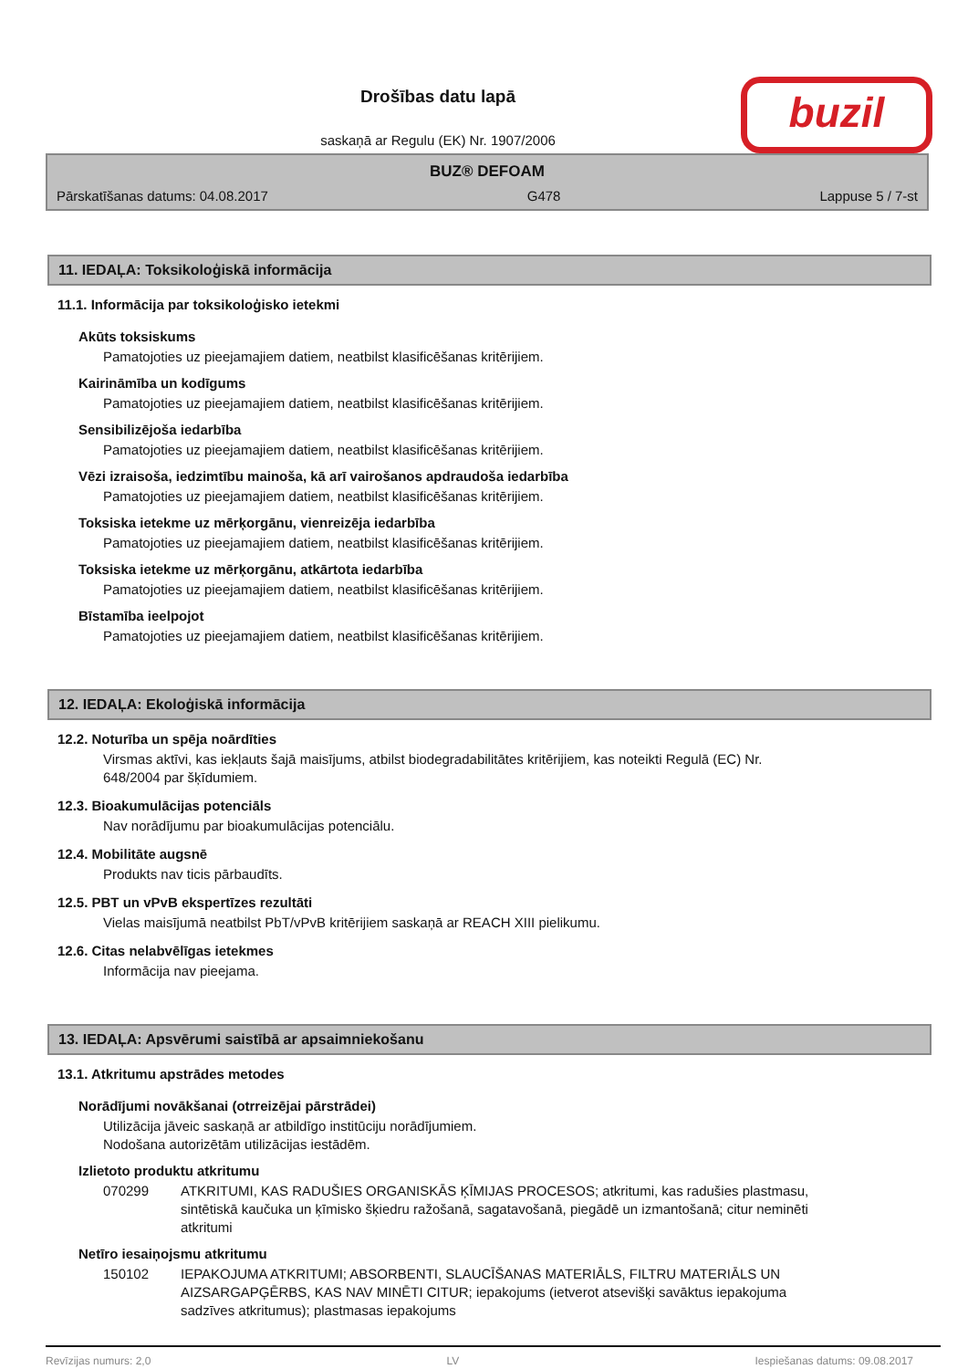Drošības datu lapā
saskaņā ar Regulu (EK) Nr. 1907/2006
buzil
BUZ® DEFOAM
Pārskatīšanas datums: 04.08.2017 G478 Lappuse 5 / 7-st
11. IEDAĻA: Toksikoloģiskā informācija
11.1. Informācija par toksikoloģisko ietekmi
Akūts toksiskums
Pamatojoties uz pieejamajiem datiem, neatbilst klasificēšanas kritērijiem.
Kairināmība un kodīgums
Pamatojoties uz pieejamajiem datiem, neatbilst klasificēšanas kritērijiem.
Sensibilizējoša iedarbība
Pamatojoties uz pieejamajiem datiem, neatbilst klasificēšanas kritērijiem.
Vēzi izraisoša, iedzimtību mainoša, kā arī vairošanos apdraudoša iedarbība
Pamatojoties uz pieejamajiem datiem, neatbilst klasificēšanas kritērijiem.
Toksiska ietekme uz mērķorgānu, vienreizēja iedarbība
Pamatojoties uz pieejamajiem datiem, neatbilst klasificēšanas kritērijiem.
Toksiska ietekme uz mērķorgānu, atkārtota iedarbība
Pamatojoties uz pieejamajiem datiem, neatbilst klasificēšanas kritērijiem.
Bīstamība ieelpojot
Pamatojoties uz pieejamajiem datiem, neatbilst klasificēšanas kritērijiem.
12. IEDAĻA: Ekoloģiskā informācija
12.2. Noturība un spēja noārdīties
Virsmas aktīvi, kas iekļauts šajā maisījums, atbilst biodegradabilitātes kritērijiem, kas noteikti Regulā (EC) Nr. 648/2004 par šķīdumiem.
12.3. Bioakumulācijas potenciāls
Nav norādījumu par bioakumulācijas potenciālu.
12.4. Mobilitāte augsnē
Produkts nav ticis pārbaudīts.
12.5. PBT un vPvB ekspertīzes rezultāti
Vielas maisījumā neatbilst PbT/vPvB kritērijiem saskaņā ar REACH XIII pielikumu.
12.6. Citas nelabvēlīgas ietekmes
Informācija nav pieejama.
13. IEDAĻA: Apsvērumi saistībā ar apsaimniekošanu
13.1. Atkritumu apstrādes metodes
Norādījumi novākšanai (otrreizējai pārstrādei)
Utilizācija jāveic saskaņā ar atbildīgo institūciju norādījumiem.
Nodošana autorizētām utilizācijas iestādēm.
Izlietoto produktu atkritumu
070299 ATKRITUMI, KAS RADUŠIES ORGANISKĀS ĶĪMIJAS PROCESOS; atkritumi, kas radušies plastmasu, sintētiskā kaučuka un ķīmisko šķiedru ražošanā, sagatavošanā, piegādē un izmantošanā; citur neminēti atkritumi
Netīro iesaiņojsmu atkritumu
150102 IEPAKOJUMA ATKRITUMI; ABSORBENTI, SLAUCĪŠANAS MATERIĀLS, FILTRU MATERIĀLS UN AIZSARGAPĢĒRBS, KAS NAV MINĒTI CITUR; iepakojums (ietverot atsevišķi savāktus iepakojuma sadzīves atkritumus); plastmasas iepakojums
Revīzijas numurs: 2,0 LV Iespiešanas datums: 09.08.2017